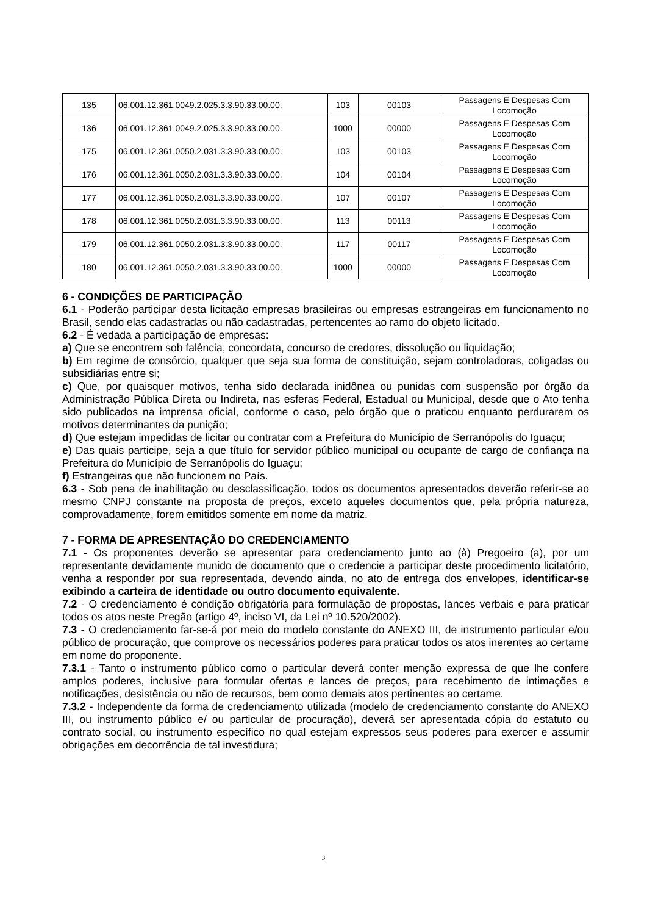| 135 | 06.001.12.361.0049.2.025.3.3.90.33.00.00. | 103 | 00103 | Passagens E Despesas Com Locomoção |
| 136 | 06.001.12.361.0049.2.025.3.3.90.33.00.00. | 1000 | 00000 | Passagens E Despesas Com Locomoção |
| 175 | 06.001.12.361.0050.2.031.3.3.90.33.00.00. | 103 | 00103 | Passagens E Despesas Com Locomoção |
| 176 | 06.001.12.361.0050.2.031.3.3.90.33.00.00. | 104 | 00104 | Passagens E Despesas Com Locomoção |
| 177 | 06.001.12.361.0050.2.031.3.3.90.33.00.00. | 107 | 00107 | Passagens E Despesas Com Locomoção |
| 178 | 06.001.12.361.0050.2.031.3.3.90.33.00.00. | 113 | 00113 | Passagens E Despesas Com Locomoção |
| 179 | 06.001.12.361.0050.2.031.3.3.90.33.00.00. | 117 | 00117 | Passagens E Despesas Com Locomoção |
| 180 | 06.001.12.361.0050.2.031.3.3.90.33.00.00. | 1000 | 00000 | Passagens E Despesas Com Locomoção |
6 - CONDIÇÕES DE PARTICIPAÇÃO
6.1 - Poderão participar desta licitação empresas brasileiras ou empresas estrangeiras em funcionamento no Brasil, sendo elas cadastradas ou não cadastradas, pertencentes ao ramo do objeto licitado.
6.2 - É vedada a participação de empresas:
a) Que se encontrem sob falência, concordata, concurso de credores, dissolução ou liquidação;
b) Em regime de consórcio, qualquer que seja sua forma de constituição, sejam controladoras, coligadas ou subsidiárias entre si;
c) Que, por quaisquer motivos, tenha sido declarada inidônea ou punidas com suspensão por órgão da Administração Pública Direta ou Indireta, nas esferas Federal, Estadual ou Municipal, desde que o Ato tenha sido publicados na imprensa oficial, conforme o caso, pelo órgão que o praticou enquanto perdurarem os motivos determinantes da punição;
d) Que estejam impedidas de licitar ou contratar com a Prefeitura do Município de Serranópolis do Iguaçu;
e) Das quais participe, seja a que título for servidor público municipal ou ocupante de cargo de confiança na Prefeitura do Município de Serranópolis do Iguaçu;
f) Estrangeiras que não funcionem no País.
6.3 - Sob pena de inabilitação ou desclassificação, todos os documentos apresentados deverão referir-se ao mesmo CNPJ constante na proposta de preços, exceto aqueles documentos que, pela própria natureza, comprovadamente, forem emitidos somente em nome da matriz.
7 - FORMA DE APRESENTAÇÃO DO CREDENCIAMENTO
7.1 - Os proponentes deverão se apresentar para credenciamento junto ao (à) Pregoeiro (a), por um representante devidamente munido de documento que o credencie a participar deste procedimento licitatório, venha a responder por sua representada, devendo ainda, no ato de entrega dos envelopes, identificar-se exibindo a carteira de identidade ou outro documento equivalente.
7.2 - O credenciamento é condição obrigatória para formulação de propostas, lances verbais e para praticar todos os atos neste Pregão (artigo 4º, inciso VI, da Lei nº 10.520/2002).
7.3 - O credenciamento far-se-á por meio do modelo constante do ANEXO III, de instrumento particular e/ou público de procuração, que comprove os necessários poderes para praticar todos os atos inerentes ao certame em nome do proponente.
7.3.1 - Tanto o instrumento público como o particular deverá conter menção expressa de que lhe confere amplos poderes, inclusive para formular ofertas e lances de preços, para recebimento de intimações e notificações, desistência ou não de recursos, bem como demais atos pertinentes ao certame.
7.3.2 - Independente da forma de credenciamento utilizada (modelo de credenciamento constante do ANEXO III, ou instrumento público e/ ou particular de procuração), deverá ser apresentada cópia do estatuto ou contrato social, ou instrumento específico no qual estejam expressos seus poderes para exercer e assumir obrigações em decorrência de tal investidura;
3